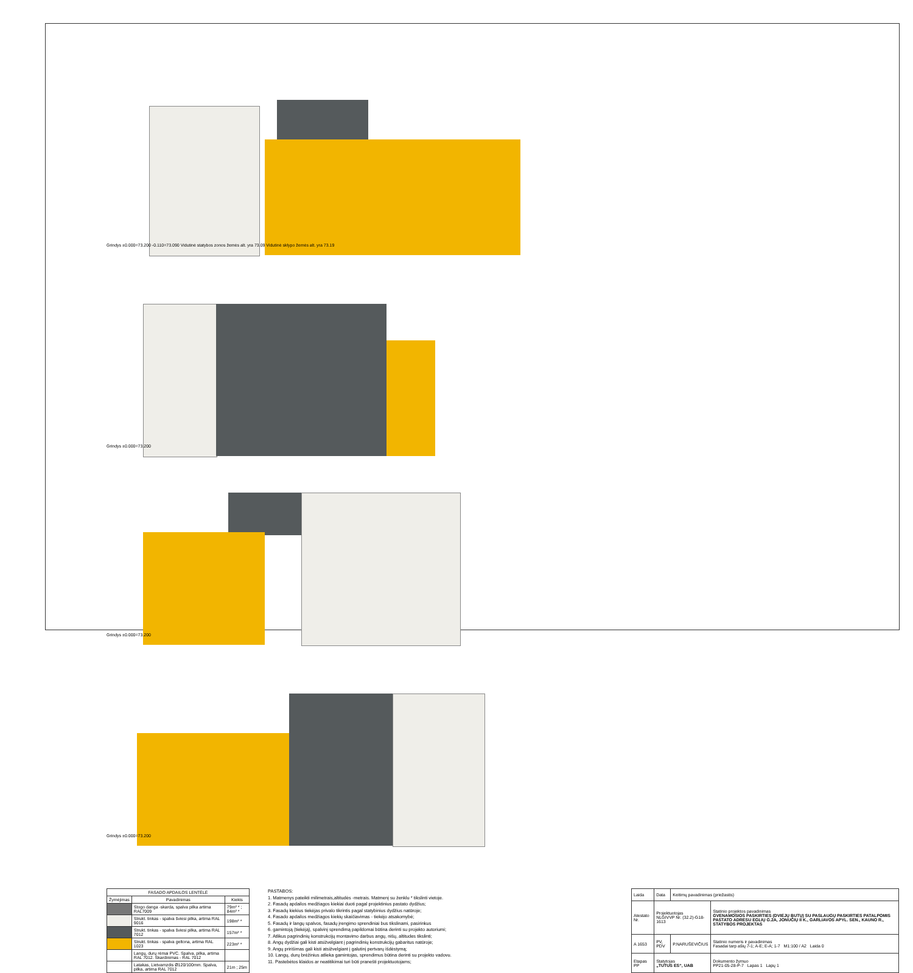Grindys ±0.000=73.200 -0.110=73.090 Vidutinė statybos zonos žemės alt. yra 73.09 Vidutinė sklypo žemės alt. yra 73.19
Grindys ±0.000=73.200
Grindys ±0.000=73.200
Grindys ±0.000=73.200
| FASADO APDAILOS LENTĖLĖ | | |
| --- | --- | --- |
| Žymėjimas | Pavadinimas | Kiekis |
| | Stogo danga -skarda, spalva pilka artima RAL7009 | 79m² * ; 84m² * |
| | Strukt. tinkas - spalva šviesi pilka, artima RAL 9016 | 198m² * |
| | Strukt. tinkas - spalva šviesi pilka, artima RAL 7012 | 157m² * |
| | Strukt. tinkas - spalva geltona, artima RAL 1023 | 223m² * |
| | Langų, durų rėmai PVC. Spalva, pilka, artima RAL 7012. Skardinimas - RAL 7012 | |
| | Latakas, Lietvamzdis Ø120/100mm. Spalva, pilka, artima RAL 7012 | 21m ; 25m |
PASTABOS:
1. Matmenys pateikti milimetrais,altitudės -metrais. Matmenį su ženklu * tikslinti vietoje.
2. Fasadų apdailos medžiagos kiekiai duoti pagal projektinius pastato dydžius;
3. Fasadų kiekius tiekėjas privalo tikrintis pagal statybinius dydžius natūroje;
4. Fasado apdailos medžiagos kiekių skaičiavimas - tiekėjo atsakomybė;
5. Fasadų ir langų spalvos, fasadų įrengimo sprendiniai bus tikslinami, pasirinkus
6. gamintoją (tiekėją), spalvinį sprendimą papildomai būtina derinti su projekto autoriumi;
7. Atlikus pagrindinių konstrukcijų montavimo darbus angų, nišų, altitudes tikslinti;
8. Angų dydžiai gali kisti atsižvelgiant į pagrindinių konstrukcijų gabaritus natūroje;
9. Angų pririšimas gali kisti atsižvelgiant į galutinį pertvarų išdėstymą;
10. Langų, durų brėžinius atlieka gamintojas, sprendimus būtina derinti su projekto vadovu.
11. Pastebėtos klaidos ar neatitikimai turi būti pranešti projektuotojams;
| Laida | Data | Keitimų pavadinimas (priežastis) | |
| Atestato Nr. | Projektuotojas NLGIVVP Nr. (32.2)-G18-1613 | | Statinio projektos pavadinimas GVENAMOSIOS PASKIRTIES (DVIEJŲ BUTŲ) SU PASLAUGŲ PASKIRTIES PATALPOMIS PASTATO ADRESU EGLIŲ G.2A, JONUČIŲ II K., GARLIAVOS APYL. SEN., KAUNO R., STATYBOS PROJEKTAS |
| A 1653 | PV, PDV | P.NARUŠEVIČIUS | Statinio numeris ir pavadinimas Fasadai tarp ašių 7-1; A-E; E-A; 1-7 M1:100 / A2 Laida 0 |
| Etapas PP | Statytojas „TUTUS ES“, UAB | | Dokumento žymuo PP21-05-28-P-7 Lapas 1 Lapų 1 |